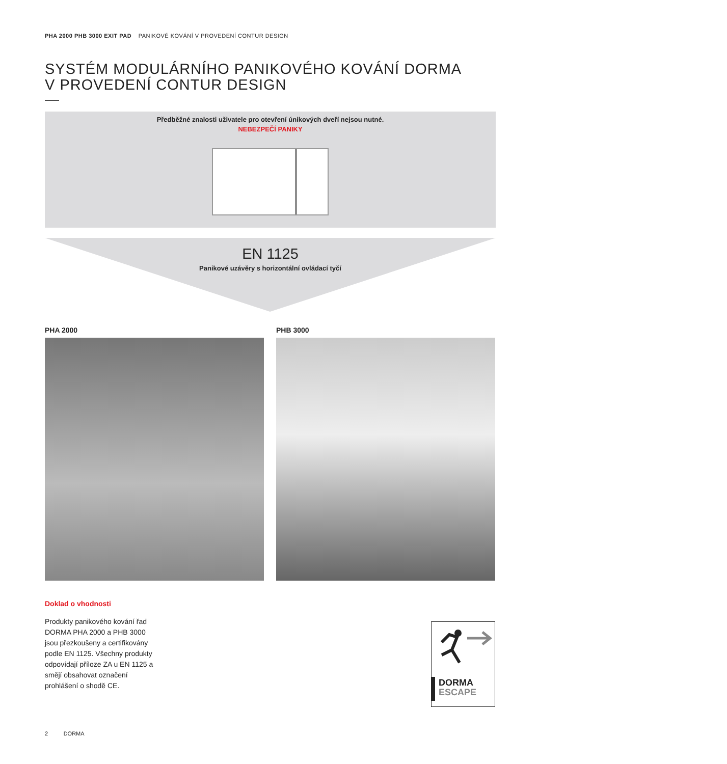PHA 2000 PHB 3000 EXIT PAD PANIKOVÉ KOVÁNÍ V PROVEDENÍ CONTUR DESIGN
SYSTÉM MODULÁRNÍHO PANIKOVÉHO KOVÁNÍ DORMA
V PROVEDENÍ CONTUR DESIGN
Předběžné znalosti uživatele pro otevření únikových dveří nejsou nutné.
NEBEZPEČÍ PANIKY
EN 1125
Panikové uzávěry s horizontální ovládací tyčí
PHA 2000 PHB 3000
Doklad o vhodnosti
Produkty panikového kování řad DORMA PHA 2000 a PHB 3000 jsou přezkoušeny a certifikovány podle EN 1125. Všechny produkty odpovídají příloze ZA u EN 1125 a smějí obsahovat označení prohlášení o shodě CE.
DORMA
ESCAPE
2 DORMA